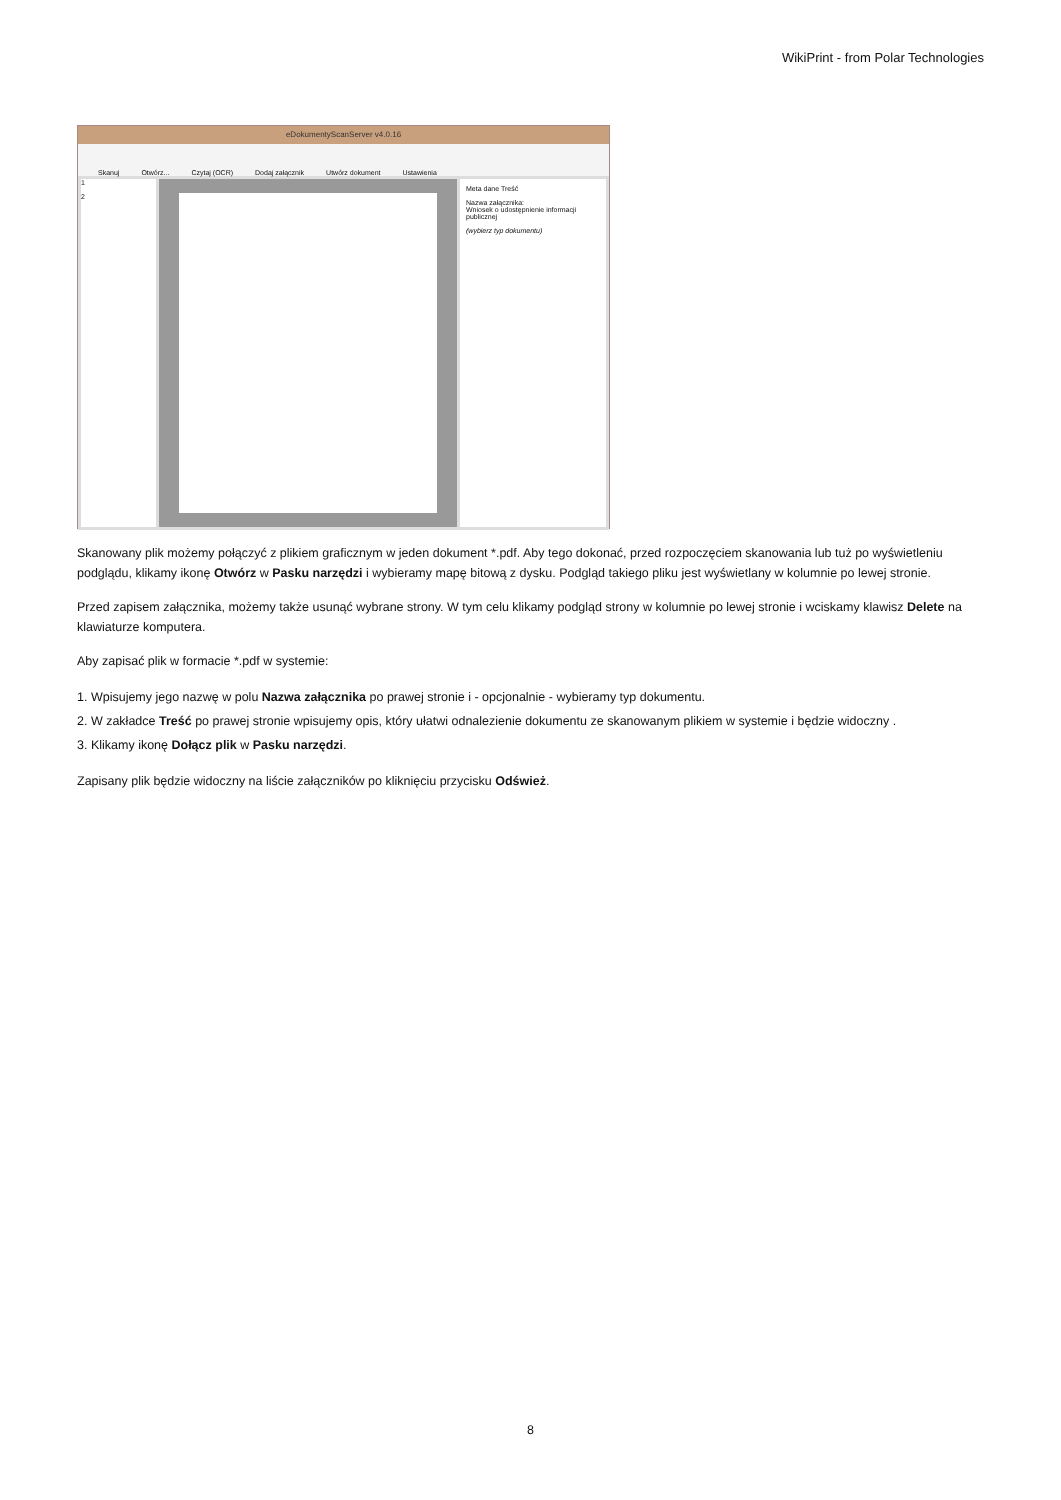WikiPrint - from Polar Technologies
eDokumentyScanServer v4.0.16
Skanuj Otwórz... Czytaj (OCR) Dodaj załącznik Utwórz dokument Ustawienia
1
2
Meta dane Treść
Nazwa załącznika:
Wniosek o udostępnienie informacji publicznej
(wybierz typ dokumentu)
Skanowany plik możemy połączyć z plikiem graficznym w jeden dokument *.pdf. Aby tego dokonać, przed rozpoczęciem skanowania lub tuż po wyświetleniu podglądu, klikamy ikonę Otwórz w Pasku narzędzi i wybieramy mapę bitową z dysku. Podgląd takiego pliku jest wyświetlany w kolumnie po lewej stronie.
Przed zapisem załącznika, możemy także usunąć wybrane strony. W tym celu klikamy podgląd strony w kolumnie po lewej stronie i wciskamy klawisz Delete na klawiaturze komputera.
Aby zapisać plik w formacie *.pdf w systemie:
1. Wpisujemy jego nazwę w polu Nazwa załącznika po prawej stronie i - opcjonalnie - wybieramy typ dokumentu.
2. W zakładce Treść po prawej stronie wpisujemy opis, który ułatwi odnalezienie dokumentu ze skanowanym plikiem w systemie i będzie widoczny .
3. Klikamy ikonę Dołącz plik w Pasku narzędzi.
Zapisany plik będzie widoczny na liście załączników po kliknięciu przycisku Odśwież.
8